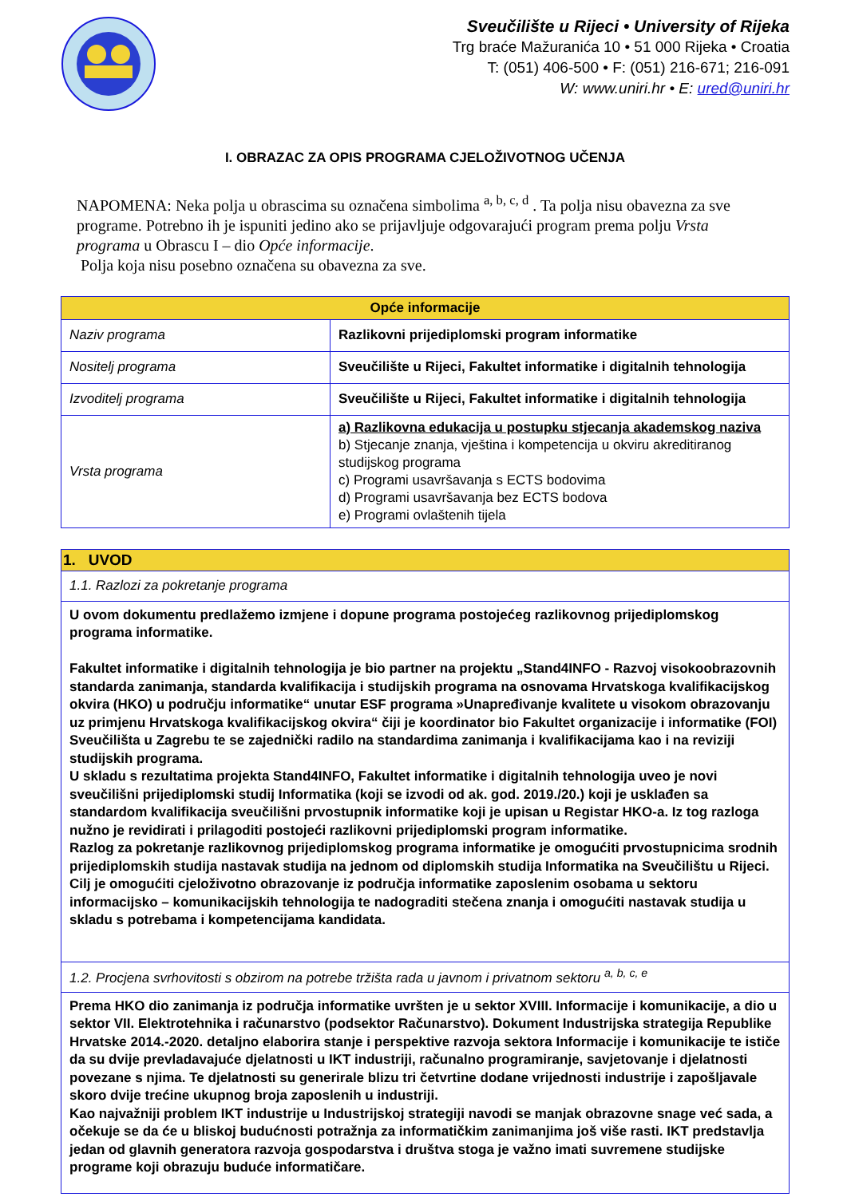Sveučilište u Rijeci • University of Rijeka
Trg braće Mažuranića 10 • 51 000 Rijeka • Croatia
T: (051) 406-500 • F: (051) 216-671; 216-091
W: www.uniri.hr • E: ured@uniri.hr
I. OBRAZAC ZA OPIS PROGRAMA CJELOŽIVOTNOG UČENJA
NAPOMENA: Neka polja u obrascima su označena simbolima <sup>a, b, c, d</sup> . Ta polja nisu obavezna za sve programe. Potrebno ih je ispuniti jedino ako se prijavljuje odgovarajući program prema polju Vrsta programa u Obrascu I – dio Opće informacije.
Polja koja nisu posebno označena su obavezna za sve.
| Opće informacije | |
| --- | --- |
| Naziv programa | Razlikovni prijediplomski program informatike |
| Nositelj programa | Sveučilište u Rijeci, Fakultet informatike i digitalnih tehnologija |
| Izvoditelj programa | Sveučilište u Rijeci, Fakultet informatike i digitalnih tehnologija |
| Vrsta programa | a) Razlikovna edukacija u postupku stjecanja akademskog naziva b) Stjecanje znanja, vještina i kompetencija u okviru akreditiranog studijskog programa c) Programi usavršavanja s ECTS bodovima d) Programi usavršavanja bez ECTS bodova e) Programi ovlaštenih tijela |
| 1. UVOD |
| --- |
| 1.1. Razlozi za pokretanje programa |
| U ovom dokumentu predlažemo izmjene i dopune programa postojećeg razlikovnog prijediplomskog programa informatike. Fakultet informatike i digitalnih tehnologija je bio partner na projektu „Stand4INFO - Razvoj visokoobrazovnih standarda zanimanja, standarda kvalifikacija i studijskih programa na osnovama Hrvatskoga kvalifikacijskog okvira (HKO) u području informatike“ unutar ESF programa »Unapređivanje kvalitete u visokom obrazovanju uz primjenu Hrvatskoga kvalifikacijskog okvira“ čiji je koordinator bio Fakultet organizacije i informatike (FOI) Sveučilišta u Zagrebu te se zajednički radilo na standardima zanimanja i kvalifikacijama kao i na reviziji studijskih programa. U skladu s rezultatima projekta Stand4INFO, Fakultet informatike i digitalnih tehnologija uveo je novi sveučilišni prijediplomski studij Informatika (koji se izvodi od ak. god. 2019./20.) koji je usklađen sa standardom kvalifikacija sveučilišni prvostupnik informatike koji je upisan u Registar HKO-a. Iz tog razloga nužno je revidirati i prilagoditi postojeći razlikovni prijediplomski program informatike. Razlog za pokretanje razlikovnog prijediplomskog programa informatike je omogućiti prvostupnicima srodnih prijediplomskih studija nastavak studija na jednom od diplomskih studija Informatika na Sveučilištu u Rijeci. Cilj je omogućiti cjeloživotno obrazovanje iz područja informatike zaposlenim osobama u sektoru informacijsko – komunikacijskih tehnologija te nadograditi stečena znanja i omogućiti nastavak studija u skladu s potrebama i kompetencijama kandidata. |
| 1.2. Procjena svrhovitosti s obzirom na potrebe tržišta rada u javnom i privatnom sektoru <sup>a, b, c, e</sup> |
| Prema HKO dio zanimanja iz područja informatike uvršten je u sektor XVIII. Informacije i komunikacije, a dio u sektor VII. Elektrotehnika i računarstvo (podsektor Računarstvo). Dokument Industrijska strategija Republike Hrvatske 2014.-2020. detaljno elaborira stanje i perspektive razvoja sektora Informacije i komunikacije te ističe da su dvije prevladavajuće djelatnosti u IKT industriji, računalno programiranje, savjetovanje i djelatnosti povezane s njima. Te djelatnosti su generirale blizu tri četvrtine dodane vrijednosti industrije i zapošljavale skoro dvije trećine ukupnog broja zaposlenih u industriji. Kao najvažniji problem IKT industrije u Industrijskoj strategiji navodi se manjak obrazovne snage već sada, a očekuje se da će u bliskoj budućnosti potražnja za informatičkim zanimanjima još više rasti. IKT predstavlja jedan od glavnih generatora razvoja gospodarstva i društva stoga je važno imati suvremene studijske programe koji obrazuju buduće informatičare. |